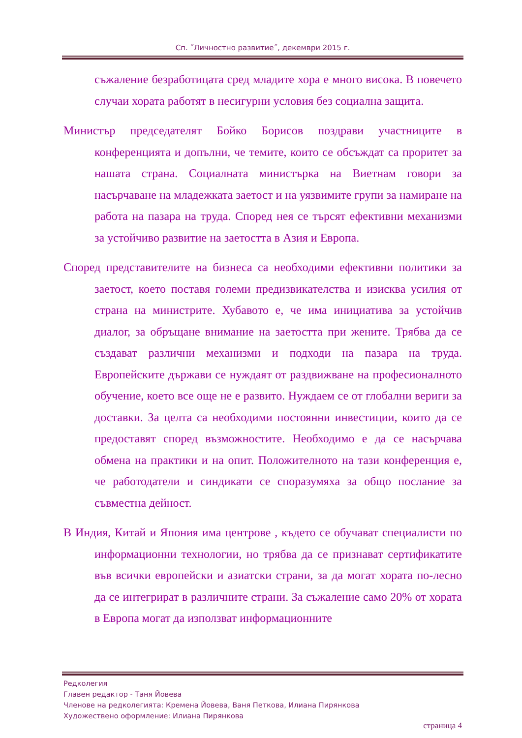Сп. ˝Личностно развитие˝, декември 2015 г.
съжаление безработицата сред младите хора е много висока. В повечето случаи хората работят в несигурни условия без социална защита.
Министър председателят Бойко Борисов поздрави участниците в конференцията и допълни, че темите, които се обсъждат са проритет за нашата страна. Социалната министърка на Виетнам говори за насърчаване на младежката заетост и на уязвимите групи за намиране на работа на пазара на труда. Според нея се търсят ефективни механизми за устойчиво развитие на заетостта в Азия и Европа.
Според представителите на бизнеса са необходими ефективни политики за заетост, което поставя големи предизвикателства и изисква усилия от страна на министрите. Хубавото е, че има инициатива за устойчив диалог, за обръщане внимание на заетостта при жените. Трябва да се създават различни механизми и подходи на пазара на труда. Европейските държави се нуждаят от раздвижване на професионалното обучение, което все още не е развито. Нуждаем се от глобални вериги за доставки. За целта са необходими постоянни инвестиции, които да се предоставят според възможностите. Необходимо е да се насърчава обмена на практики и на опит. Положителното на тази конференция е, че работодатели и синдикати се споразумяха за общо послание за съвместна дейност.
В Индия, Китай и Япония има центрове , където се обучават специалисти по информационни технологии, но трябва да се признават сертификатите във всички европейски и азиатски страни, за да могат хората по-лесно да се интегрират в различните страни. За съжаление само 20% от хората в Европа могат да използват информационните
Редколегия
Главен редактор - Таня Йовева
Членове на редколегията: Кремена Йовева, Ваня Петкова, Илиана Пирянкова
Художествено оформление: Илиана Пирянкова
страница 4